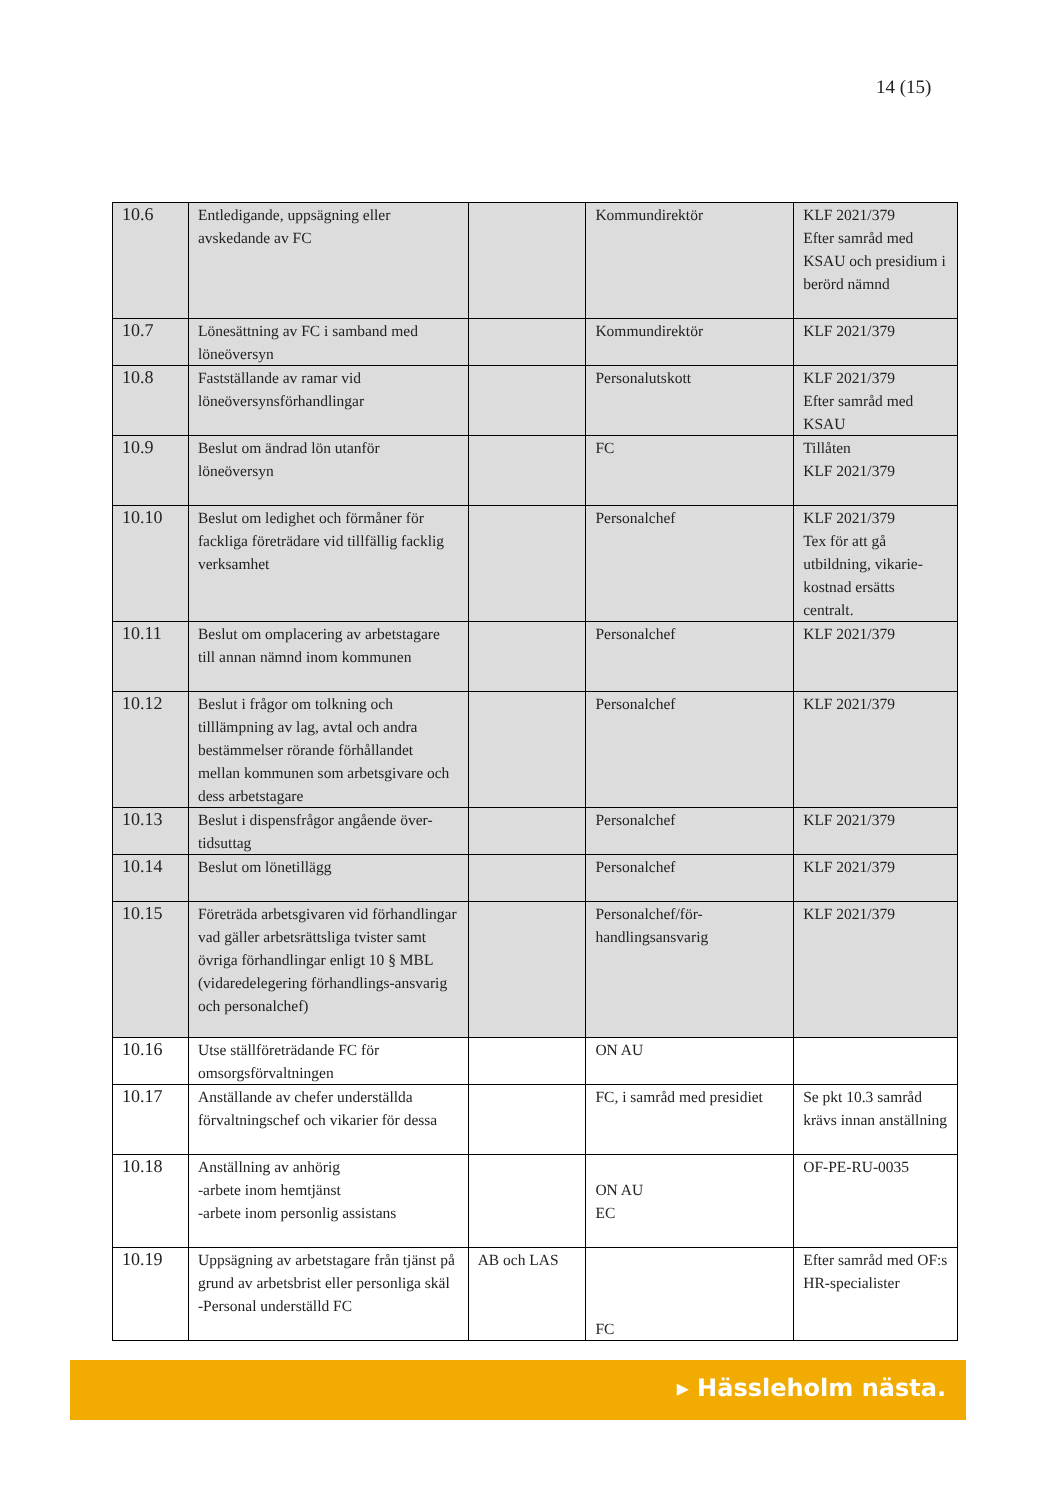14 (15)
| 10.6 | Entledigande, uppsägning eller avskedande av FC | | Kommundirektör | KLF 2021/379 Efter samråd med KSAU och presidium i berörd nämnd |
| 10.7 | Lönesättning av FC i samband med löneöversyn | | Kommundirektör | KLF 2021/379 |
| 10.8 | Fastställande av ramar vid löneöversynsförhandlingar | | Personalutskott | KLF 2021/379 Efter samråd med KSAU |
| 10.9 | Beslut om ändrad lön utanför löneöversyn | | FC | Tillåten KLF 2021/379 |
| 10.10 | Beslut om ledighet och förmåner för fackliga företrädare vid tillfällig facklig verksamhet | | Personalchef | KLF 2021/379 Tex för att gå utbildning, vikarie- kostnad ersätts centralt. |
| 10.11 | Beslut om omplacering av arbetstagare till annan nämnd inom kommunen | | Personalchef | KLF 2021/379 |
| 10.12 | Beslut i frågor om tolkning och tilllämpning av lag, avtal och andra bestämmelser rörande förhållandet mellan kommunen som arbetsgivare och dess arbetstagare | | Personalchef | KLF 2021/379 |
| 10.13 | Beslut i dispensfrågor angående över-tidsuttag | | Personalchef | KLF 2021/379 |
| 10.14 | Beslut om lönetillägg | | Personalchef | KLF 2021/379 |
| 10.15 | Företräda arbetsgivaren vid förhandlingar vad gäller arbetsrättsliga tvister samt övriga förhandlingar enligt 10 § MBL (vidaredelegering förhandlings-ansvarig och personalchef) | | Personalchef/för-handlingsansvarig | KLF 2021/379 |
| 10.16 | Utse ställföreträdande FC för omsorgsförvaltningen | | ON AU | |
| 10.17 | Anställande av chefer underställda förvaltningschef och vikarier för dessa | | FC, i samråd med presidiet | Se pkt 10.3 samråd krävs innan anställning |
| 10.18 | Anställning av anhörig -arbete inom hemtjänst -arbete inom personlig assistans | | ON AU EC | OF-PE-RU-0035 |
| 10.19 | Uppsägning av arbetstagare från tjänst på grund av arbetsbrist eller personliga skäl -Personal underställd FC | AB och LAS | FC | Efter samråd med OF:s HR-specialister |
▸ Hässleholm nästa.